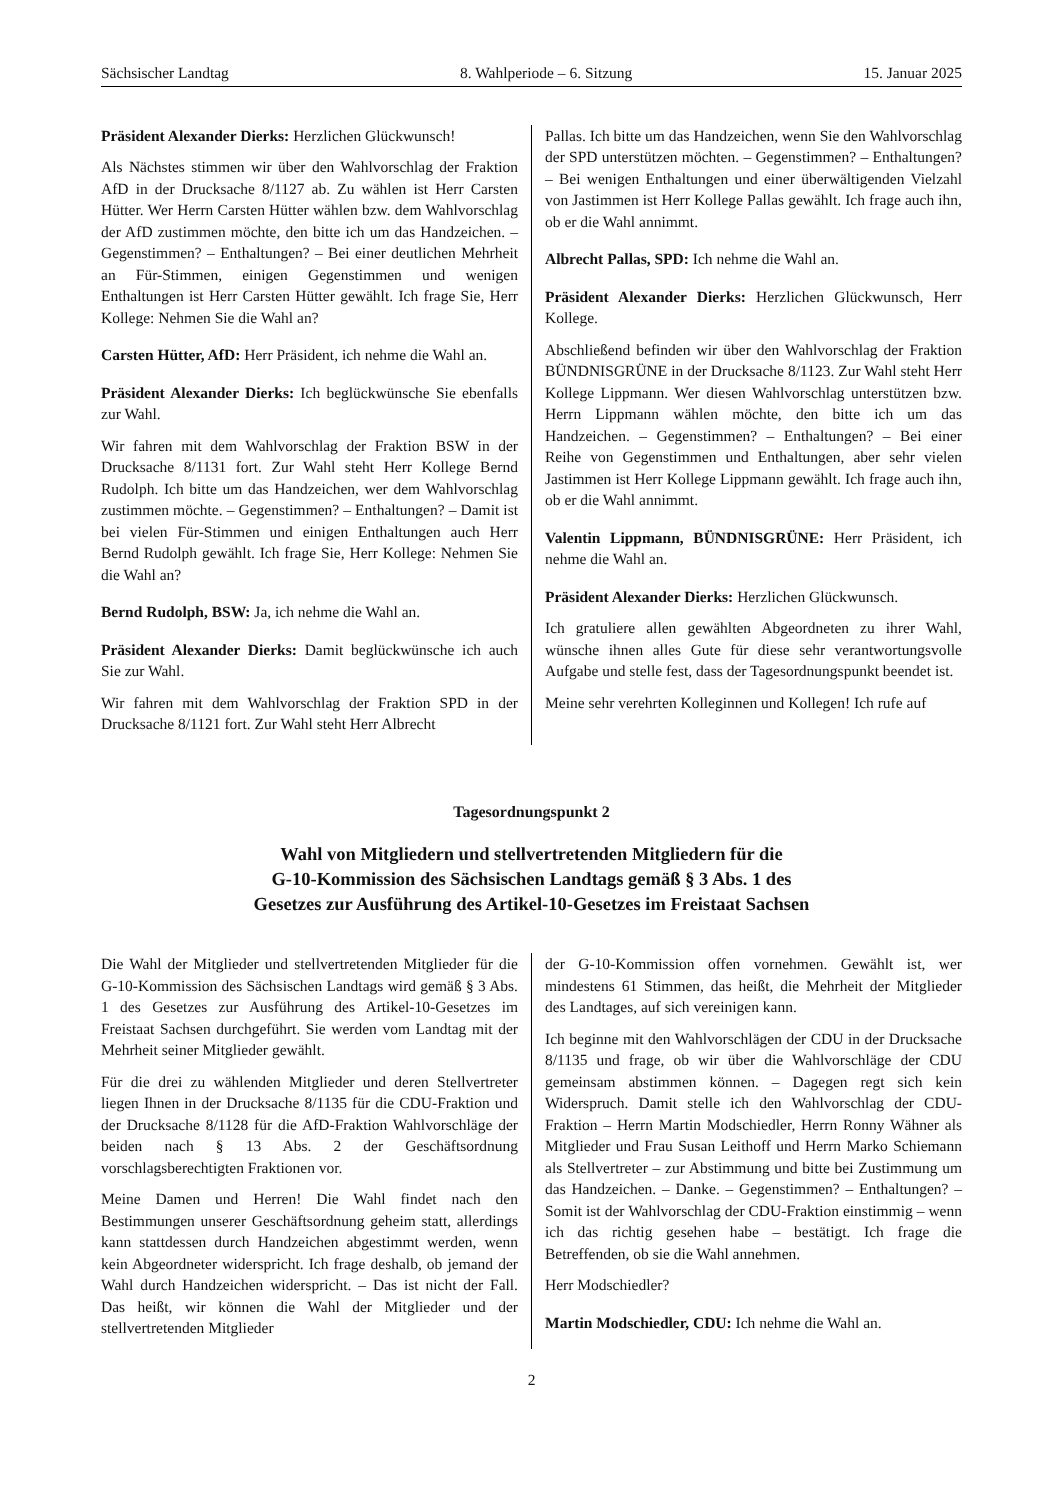Sächsischer Landtag 8. Wahlperiode – 6. Sitzung 15. Januar 2025
Präsident Alexander Dierks: Herzlichen Glückwunsch!
Als Nächstes stimmen wir über den Wahlvorschlag der Fraktion AfD in der Drucksache 8/1127 ab. Zu wählen ist Herr Carsten Hütter. Wer Herrn Carsten Hütter wählen bzw. dem Wahlvorschlag der AfD zustimmen möchte, den bitte ich um das Handzeichen. – Gegenstimmen? – Enthaltungen? – Bei einer deutlichen Mehrheit an Für-Stimmen, einigen Gegenstimmen und wenigen Enthaltungen ist Herr Carsten Hütter gewählt. Ich frage Sie, Herr Kollege: Nehmen Sie die Wahl an?
Carsten Hütter, AfD: Herr Präsident, ich nehme die Wahl an.
Präsident Alexander Dierks: Ich beglückwünsche Sie ebenfalls zur Wahl.
Wir fahren mit dem Wahlvorschlag der Fraktion BSW in der Drucksache 8/1131 fort. Zur Wahl steht Herr Kollege Bernd Rudolph. Ich bitte um das Handzeichen, wer dem Wahlvorschlag zustimmen möchte. – Gegenstimmen? – Enthaltungen? – Damit ist bei vielen Für-Stimmen und einigen Enthaltungen auch Herr Bernd Rudolph gewählt. Ich frage Sie, Herr Kollege: Nehmen Sie die Wahl an?
Bernd Rudolph, BSW: Ja, ich nehme die Wahl an.
Präsident Alexander Dierks: Damit beglückwünsche ich auch Sie zur Wahl.
Wir fahren mit dem Wahlvorschlag der Fraktion SPD in der Drucksache 8/1121 fort. Zur Wahl steht Herr Albrecht
Pallas. Ich bitte um das Handzeichen, wenn Sie den Wahlvorschlag der SPD unterstützen möchten. – Gegenstimmen? – Enthaltungen? – Bei wenigen Enthaltungen und einer überwältigenden Vielzahl von Jastimmen ist Herr Kollege Pallas gewählt. Ich frage auch ihn, ob er die Wahl annimmt.
Albrecht Pallas, SPD: Ich nehme die Wahl an.
Präsident Alexander Dierks: Herzlichen Glückwunsch, Herr Kollege.
Abschließend befinden wir über den Wahlvorschlag der Fraktion BÜNDNISGRÜNE in der Drucksache 8/1123. Zur Wahl steht Herr Kollege Lippmann. Wer diesen Wahlvorschlag unterstützen bzw. Herrn Lippmann wählen möchte, den bitte ich um das Handzeichen. – Gegenstimmen? – Enthaltungen? – Bei einer Reihe von Gegenstimmen und Enthaltungen, aber sehr vielen Jastimmen ist Herr Kollege Lippmann gewählt. Ich frage auch ihn, ob er die Wahl annimmt.
Valentin Lippmann, BÜNDNISGRÜNE: Herr Präsident, ich nehme die Wahl an.
Präsident Alexander Dierks: Herzlichen Glückwunsch.
Ich gratuliere allen gewählten Abgeordneten zu ihrer Wahl, wünsche ihnen alles Gute für diese sehr verantwortungsvolle Aufgabe und stelle fest, dass der Tagesordnungspunkt beendet ist.
Meine sehr verehrten Kolleginnen und Kollegen! Ich rufe auf
Tagesordnungspunkt 2
Wahl von Mitgliedern und stellvertretenden Mitgliedern für die
G-10-Kommission des Sächsischen Landtags gemäß § 3 Abs. 1 des
Gesetzes zur Ausführung des Artikel-10-Gesetzes im Freistaat Sachsen
Die Wahl der Mitglieder und stellvertretenden Mitglieder für die G-10-Kommission des Sächsischen Landtags wird gemäß § 3 Abs. 1 des Gesetzes zur Ausführung des Artikel-10-Gesetzes im Freistaat Sachsen durchgeführt. Sie werden vom Landtag mit der Mehrheit seiner Mitglieder gewählt.
Für die drei zu wählenden Mitglieder und deren Stellvertreter liegen Ihnen in der Drucksache 8/1135 für die CDU-Fraktion und der Drucksache 8/1128 für die AfD-Fraktion Wahlvorschläge der beiden nach § 13 Abs. 2 der Geschäftsordnung vorschlagsberechtigten Fraktionen vor.
Meine Damen und Herren! Die Wahl findet nach den Bestimmungen unserer Geschäftsordnung geheim statt, allerdings kann stattdessen durch Handzeichen abgestimmt werden, wenn kein Abgeordneter widerspricht. Ich frage deshalb, ob jemand der Wahl durch Handzeichen widerspricht. – Das ist nicht der Fall. Das heißt, wir können die Wahl der Mitglieder und der stellvertretenden Mitglieder
der G-10-Kommission offen vornehmen. Gewählt ist, wer mindestens 61 Stimmen, das heißt, die Mehrheit der Mitglieder des Landtages, auf sich vereinigen kann.
Ich beginne mit den Wahlvorschlägen der CDU in der Drucksache 8/1135 und frage, ob wir über die Wahlvorschläge der CDU gemeinsam abstimmen können. – Dagegen regt sich kein Widerspruch. Damit stelle ich den Wahlvorschlag der CDU-Fraktion – Herrn Martin Modschiedler, Herrn Ronny Wähner als Mitglieder und Frau Susan Leithoff und Herrn Marko Schiemann als Stellvertreter – zur Abstimmung und bitte bei Zustimmung um das Handzeichen. – Danke. – Gegenstimmen? – Enthaltungen? – Somit ist der Wahlvorschlag der CDU-Fraktion einstimmig – wenn ich das richtig gesehen habe – bestätigt. Ich frage die Betreffenden, ob sie die Wahl annehmen.
Herr Modschiedler?
Martin Modschiedler, CDU: Ich nehme die Wahl an.
2